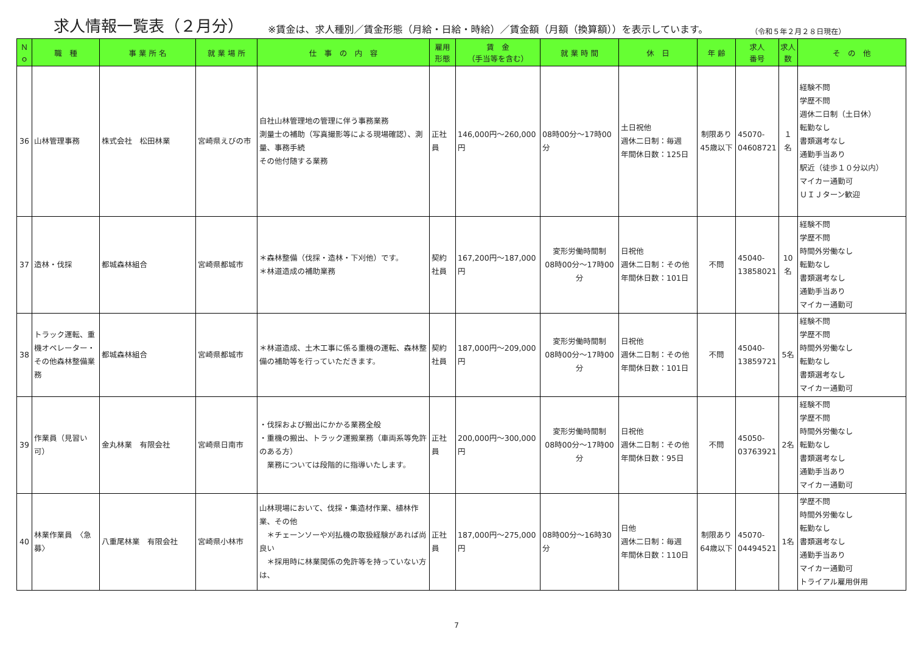求人情報一覧表（２月分） ※賃金は、求人種別／賃金形態（月給・日給・時給）／賃金額（月額（換算額））を表示しています。 （令和５年２月２８日現在）
| Ｎｏ | 職 種 | 事 業 所 名 | 就 業 場 所 | 仕 事 の 内 容 | 雇用 形態 | 賃 金 （手当等を含む） | 就 業 時 間 | 休 日 | 年 齢 | 求人 番号 | 求人 数 | そ の 他 |
| --- | --- | --- | --- | --- | --- | --- | --- | --- | --- | --- | --- | --- |
| 36 | 山林管理事務 | 株式会社 松田林業 | 宮崎県えびの市 | 自社山林管理地の管理に伴う事務業務 測量士の補助（写真撮影等による現場確認）、測量、事務手続 その他付随する業務 | 正社員 | 146,000円～260,000円 | 08時00分～17時00分 | 土日祝他 週休二日制：毎週 年間休日数：125日 | 制限あり 45歳以下 | 45070- 04608721 | １名 | 経験不問 学歴不問 週休二日制（土日休） 転勤なし 書類選考なし 通勤手当あり 駅近（徒歩１０分以内） マイカー通勤可 ＵＩＪターン歓迎 |
| 37 | 造林・伐採 | 都城森林組合 | 宮崎県都城市 | ＊森林整備（伐採・造林・下刈他）です。 ＊林道造成の補助業務 | 契約社員 | 167,200円～187,000円 | 変形労働時間制 08時00分～17時00分 | 日祝他 週休二日制：その他 年間休日数：101日 | 不問 | 45040- 13858021 | 10名 | 経験不問 学歴不問 時間外労働なし 転勤なし 書類選考なし 通勤手当あり マイカー通勤可 |
| 38 | トラック運転、重機オペレーター・その他森林整備業務 | 都城森林組合 | 宮崎県都城市 | ＊林道造成、土木工事に係る重機の運転、森林整備の補助等を行っていただきます。 | 契約社員 | 187,000円～209,000円 | 変形労働時間制 08時00分～17時00分 | 日祝他 週休二日制：その他 年間休日数：101日 | 不問 | 45040- 13859721 | 5名 | 経験不問 学歴不問 時間外労働なし 転勤なし 書類選考なし マイカー通勤可 |
| 39 | 作業員（見習い可） | 金丸林業 有限会社 | 宮崎県日南市 | ・伐採および搬出にかかる業務全般 ・重機の搬出、トラック運搬業務（車両系等免許のある方） 業務については段階的に指導いたします。 | 正社員 | 200,000円～300,000円 | 変形労働時間制 08時00分～17時00分 | 日祝他 週休二日制：その他 年間休日数：95日 | 不問 | 45050- 03763921 | 2名 | 経験不問 学歴不問 時間外労働なし 転勤なし 書類選考なし 通勤手当あり マイカー通勤可 |
| 40 | 林業作業員 〈急募〉 | 八重尾林業 有限会社 | 宮崎県小林市 | 山林現場において、伐採・集造材作業、植林作業、その他 ＊チェーンソーや刈払機の取扱経験があれば尚良い ＊採用時に林業関係の免許等を持っていない方は、 | 正社員 | 187,000円～275,000円 | 08時00分～16時30分 | 日他 週休二日制：毎週 年間休日数：110日 | 制限あり 64歳以下 | 45070- 04494521 | 1名 | 学歴不問 時間外労働なし 転勤なし 書類選考なし 通勤手当あり マイカー通勤可 トライアル雇用併用 |
7